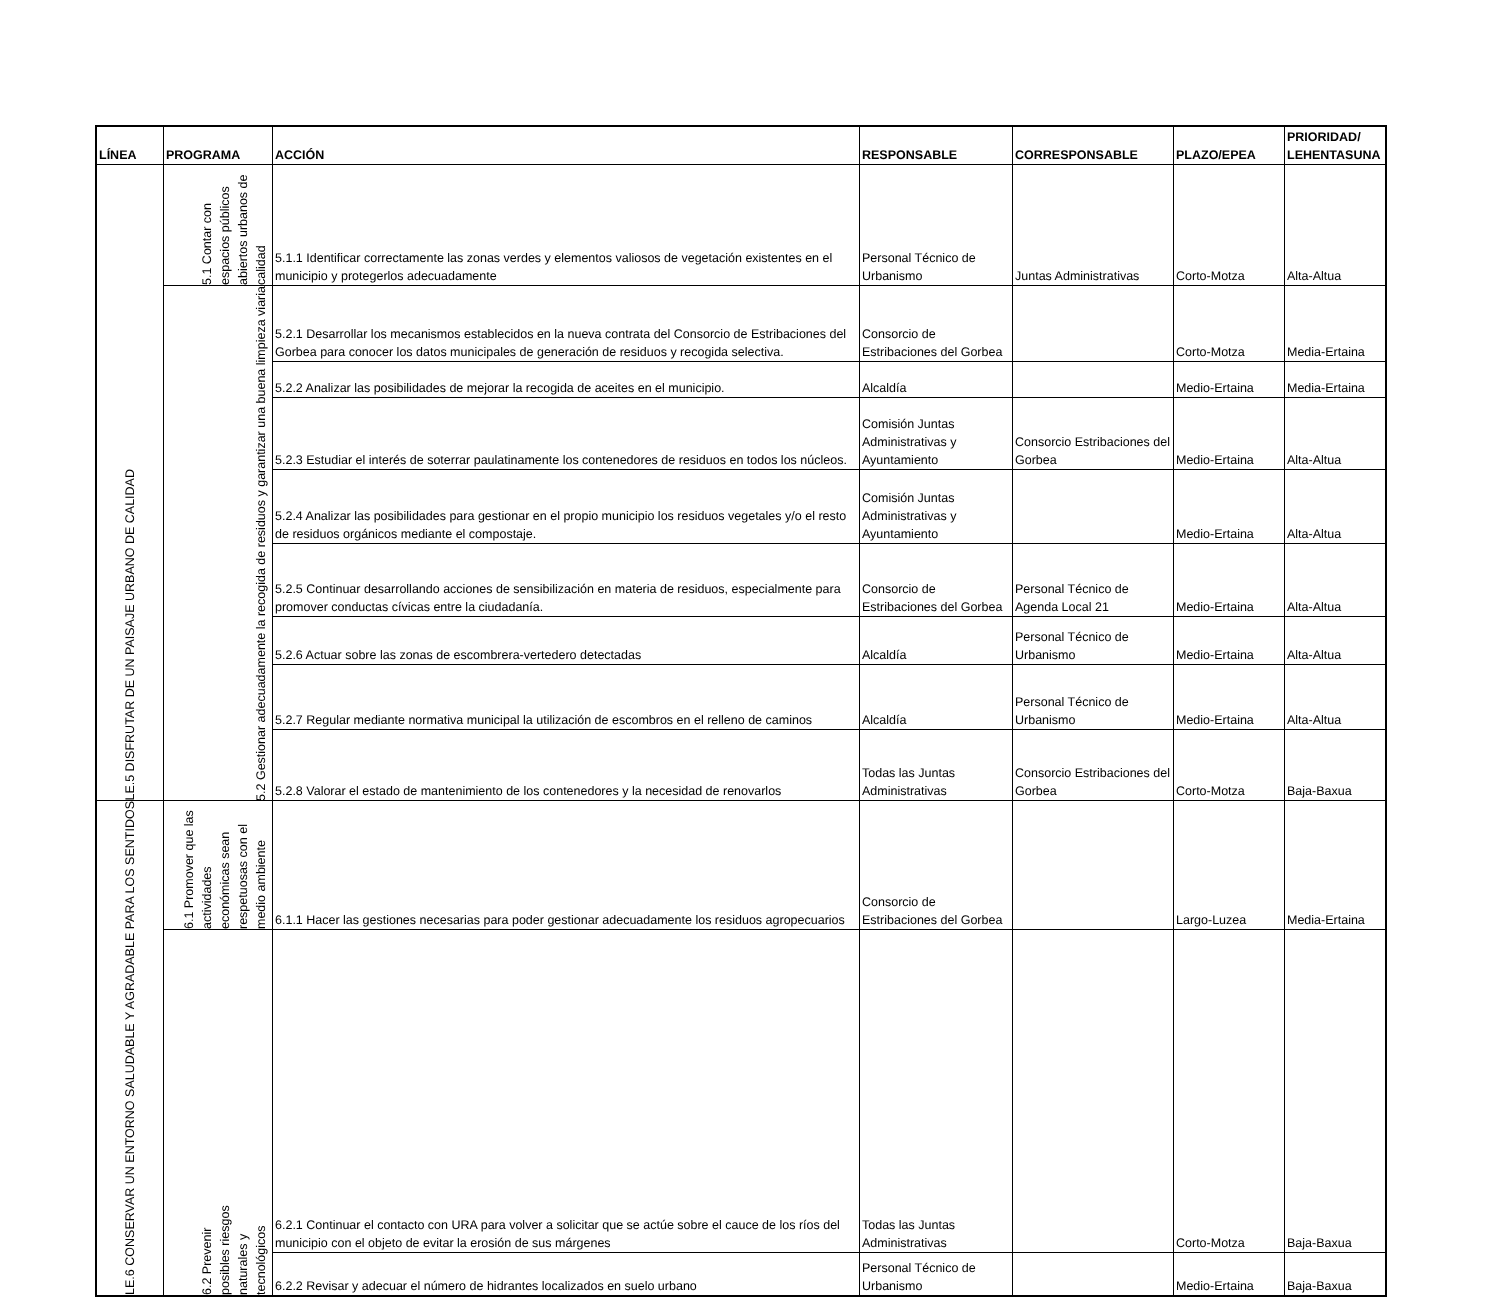| LÍNEA | PROGRAMA | ACCIÓN | RESPONSABLE | CORRESPONSABLE | PLAZO/EPEA | PRIORIDAD/ LEHENTASUNA |
| --- | --- | --- | --- | --- | --- | --- |
| LE.5 DISFRUTAR DE UN PAISAJE URBANO DE CALIDAD | 5.1 Contar con espacios públicos abiertos urbanos de calidad | 5.1.1 Identificar correctamente las zonas verdes y elementos valiosos de vegetación existentes en el municipio y protegerlos adecuadamente | Personal Técnico de Urbanismo | Juntas Administrativas | Corto-Motza | Alta-Altua |
| | 5.2 Gestionar adecuadamente la recogida de residuos y garantizar una buena limpieza viaria | 5.2.1 Desarrollar los mecanismos establecidos en la nueva contrata del Consorcio de Estribaciones del Gorbea para conocer los datos municipales de generación de residuos y recogida selectiva. | Consorcio de Estribaciones del Gorbea | | Corto-Motza | Media-Ertaina |
| | | 5.2.2 Analizar las posibilidades de mejorar la recogida de aceites en el municipio. | Alcaldía | | Medio-Ertaina | Media-Ertaina |
| | | 5.2.3 Estudiar el interés de soterrar paulatinamente los contenedores de residuos en todos los núcleos. | Comisión Juntas Administrativas y Ayuntamiento | Consorcio Estribaciones del Gorbea | Medio-Ertaina | Alta-Altua |
| | | 5.2.4 Analizar las posibilidades para gestionar en el propio municipio los residuos vegetales y/o el resto de residuos orgánicos mediante el compostaje. | Comisión Juntas Administrativas y Ayuntamiento | | Medio-Ertaina | Alta-Altua |
| | | 5.2.5 Continuar desarrollando acciones de sensibilización en materia de residuos, especialmente para promover conductas cívicas entre la ciudadanía. | Consorcio de Estribaciones del Gorbea | Personal Técnico de Agenda Local 21 | Medio-Ertaina | Alta-Altua |
| | | 5.2.6 Actuar sobre las zonas de escombrera-vertedero detectadas | Alcaldía | Personal Técnico de Urbanismo | Medio-Ertaina | Alta-Altua |
| | | 5.2.7 Regular mediante normativa municipal la utilización de escombros en el relleno de caminos | Alcaldía | Personal Técnico de Urbanismo | Medio-Ertaina | Alta-Altua |
| | | 5.2.8 Valorar el estado de mantenimiento de los contenedores y la necesidad de renovarlos | Todas las Juntas Administrativas | Consorcio Estribaciones del Gorbea | Corto-Motza | Baja-Baxua |
| LE.6 CONSERVAR UN ENTORNO SALUDABLE Y AGRADABLE PARA LOS SENTIDOS | 6.1 Promover que las actividades económicas sean respetuosas con el medio ambiente | 6.1.1 Hacer las gestiones necesarias para poder gestionar adecuadamente los residuos agropecuarios | Consorcio de Estribaciones del Gorbea | | Largo-Luzea | Media-Ertaina |
| | 6.2 Prevenir posibles riesgos naturales y tecnológicos | 6.2.1 Continuar el contacto con URA para volver a solicitar que se actúe sobre el cauce de los ríos del municipio con el objeto de evitar la erosión de sus márgenes | Todas las Juntas Administrativas | | Corto-Motza | Baja-Baxua |
| | | 6.2.2 Revisar y adecuar el número de hidrantes localizados en suelo urbano | Personal Técnico de Urbanismo | | Medio-Ertaina | Baja-Baxua |